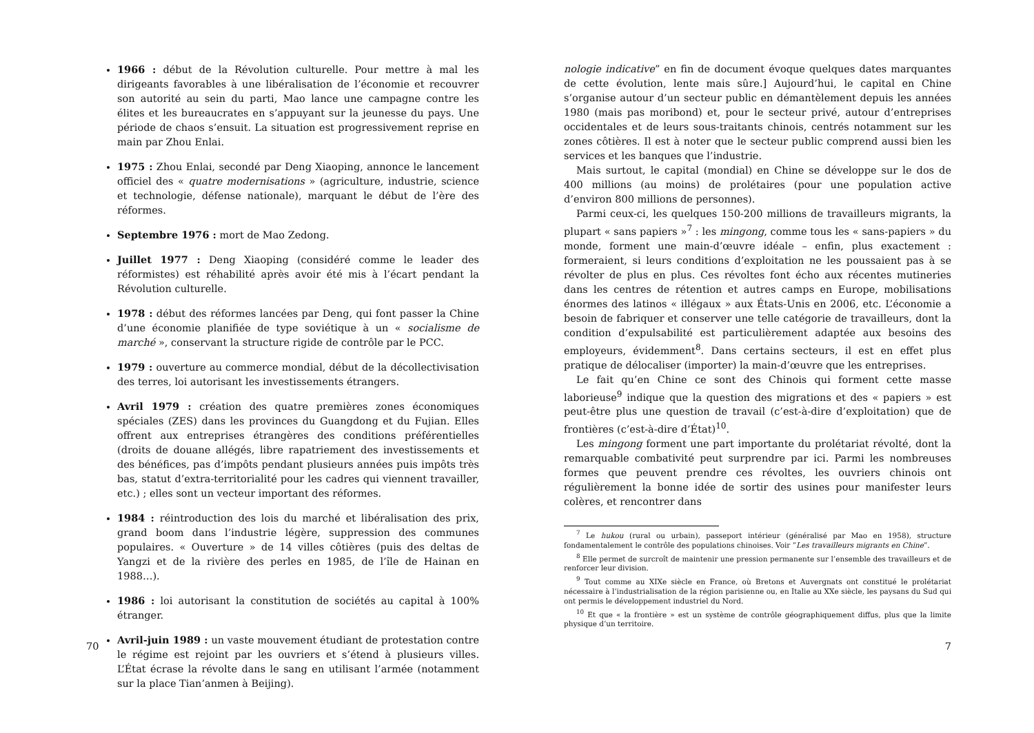1966 : début de la Révolution culturelle. Pour mettre à mal les dirigeants favorables à une libéralisation de l’économie et recouvrer son autorité au sein du parti, Mao lance une campagne contre les élites et les bureaucrates en s’appuyant sur la jeunesse du pays. Une période de chaos s’ensuit. La situation est progressivement reprise en main par Zhou Enlai.
1975 : Zhou Enlai, secondé par Deng Xiaoping, annonce le lancement officiel des « quatre modernisations » (agriculture, industrie, science et technologie, défense nationale), marquant le début de l’ère des réformes.
Septembre 1976 : mort de Mao Zedong.
Juillet 1977 : Deng Xiaoping (considéré comme le leader des réformistes) est réhabilité après avoir été mis à l’écart pendant la Révolution culturelle.
1978 : début des réformes lancées par Deng, qui font passer la Chine d’une économie planifiée de type soviétique à un « socialisme de marché », conservant la structure rigide de contrôle par le PCC.
1979 : ouverture au commerce mondial, début de la décollectivisation des terres, loi autorisant les investissements étrangers.
Avril 1979 : création des quatre premières zones économiques spéciales (ZES) dans les provinces du Guangdong et du Fujian. Elles offrent aux entreprises étrangères des conditions préférentielles (droits de douane allégés, libre rapatriement des investissements et des bénéfices, pas d’impôts pendant plusieurs années puis impôts très bas, statut d’extra-territorialité pour les cadres qui viennent travailler, etc.) ; elles sont un vecteur important des réformes.
1984 : réintroduction des lois du marché et libéralisation des prix, grand boom dans l’industrie légère, suppression des communes populaires. « Ouverture » de 14 villes côtières (puis des deltas de Yangzi et de la rivière des perles en 1985, de l’île de Hainan en 1988…).
1986 : loi autorisant la constitution de sociétés au capital à 100% étranger.
Avril-juin 1989 : un vaste mouvement étudiant de protestation contre le régime est rejoint par les ouvriers et s’étend à plusieurs villes. L’État écrase la révolte dans le sang en utilisant l’armée (notamment sur la place Tian’anmen à Beijing).
70
nologie indicative” en fin de document évoque quelques dates marquantes de cette évolution, lente mais sûre.] Aujourd’hui, le capital en Chine s’organise autour d’un secteur public en démantèlement depuis les années 1980 (mais pas moribond) et, pour le secteur privé, autour d’entreprises occidentales et de leurs sous-traitants chinois, centrés notamment sur les zones côtières. Il est à noter que le secteur public comprend aussi bien les services et les banques que l’industrie.
Mais surtout, le capital (mondial) en Chine se développe sur le dos de 400 millions (au moins) de prolétaires (pour une population active d’environ 800 millions de personnes).
Parmi ceux-ci, les quelques 150-200 millions de travailleurs migrants, la plupart « sans papiers »<sup>7</sup> : les mingong, comme tous les « sans-papiers » du monde, forment une main-d’œuvre idéale – enfin, plus exactement : formeraient, si leurs conditions d’exploitation ne les poussaient pas à se révolter de plus en plus. Ces révoltes font écho aux récentes mutineries dans les centres de rétention et autres camps en Europe, mobilisations énormes des latinos « illégaux » aux États-Unis en 2006, etc. L’économie a besoin de fabriquer et conserver une telle catégorie de travailleurs, dont la condition d’expulsabilité est particulièrement adaptée aux besoins des employeurs, évidemment<sup>8</sup>. Dans certains secteurs, il est en effet plus pratique de délocaliser (importer) la main-d’œuvre que les entreprises.
Le fait qu’en Chine ce sont des Chinois qui forment cette masse laborieuse<sup>9</sup> indique que la question des migrations et des « papiers » est peut-être plus une question de travail (c’est-à-dire d’exploitation) que de frontières (c’est-à-dire d’État)<sup>10</sup>.
Les mingong forment une part importante du prolétariat révolté, dont la remarquable combativité peut surprendre par ici. Parmi les nombreuses formes que peuvent prendre ces révoltes, les ouvriers chinois ont régulièrement la bonne idée de sortir des usines pour manifester leurs colères, et rencontrer dans
<sup>7</sup> Le hukou (rural ou urbain), passeport intérieur (généralisé par Mao en 1958), structure fondamentalement le contrôle des populations chinoises. Voir ”Les travailleurs migrants en Chine”.
<sup>8</sup> Elle permet de surcroît de maintenir une pression permanente sur l’ensemble des travailleurs et de renforcer leur division.
<sup>9</sup> Tout comme au XIXe siècle en France, où Bretons et Auvergnats ont constitué le prolétariat nécessaire à l’industrialisation de la région parisienne ou, en Italie au XXe siècle, les paysans du Sud qui ont permis le développement industriel du Nord.
<sup>10</sup> Et que « la frontière » est un système de contrôle géographiquement diffus, plus que la limite physique d’un territoire.
7